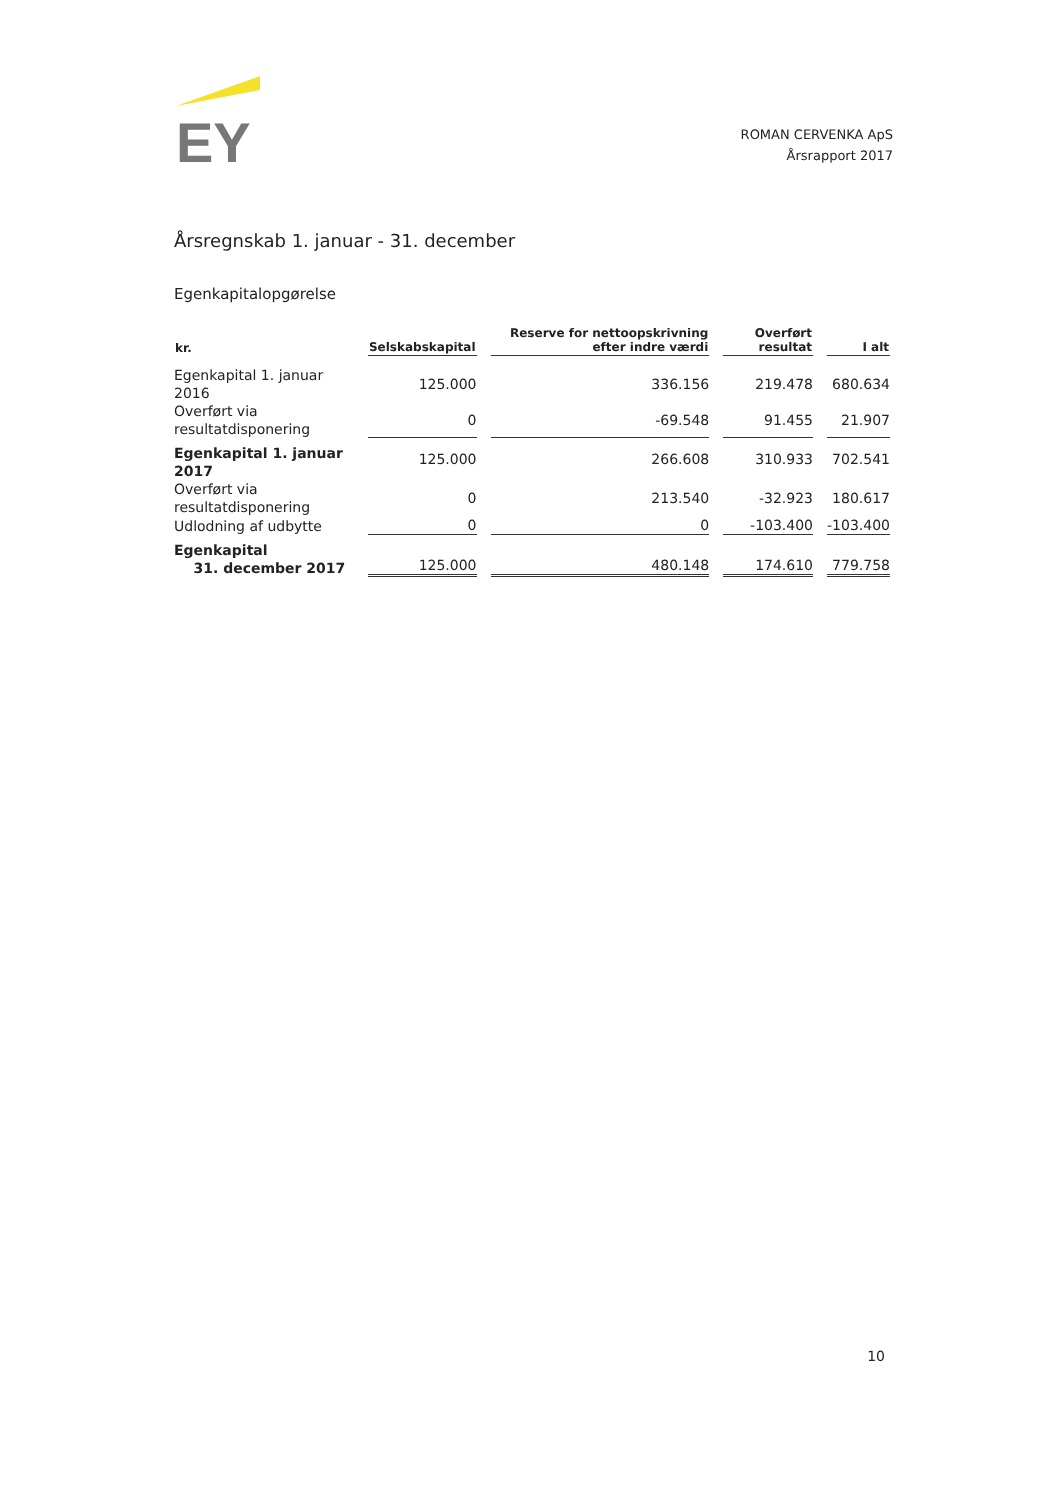EY
ROMAN CERVENKA ApS
Årsrapport 2017
Årsregnskab 1. januar - 31. december
Egenkapitalopgørelse
| kr. | Selskabskapital | Reserve for nettoopskrivning efter indre værdi | Overført resultat | I alt |
| --- | --- | --- | --- | --- |
| Egenkapital 1. januar 2016 | 125.000 | 336.156 | 219.478 | 680.634 |
| Overført via resultatdisponering | 0 | -69.548 | 91.455 | 21.907 |
| Egenkapital 1. januar 2017 | 125.000 | 266.608 | 310.933 | 702.541 |
| Overført via resultatdisponering | 0 | 213.540 | -32.923 | 180.617 |
| Udlodning af udbytte | 0 | 0 | -103.400 | -103.400 |
| Egenkapital 31. december 2017 | 125.000 | 480.148 | 174.610 | 779.758 |
10